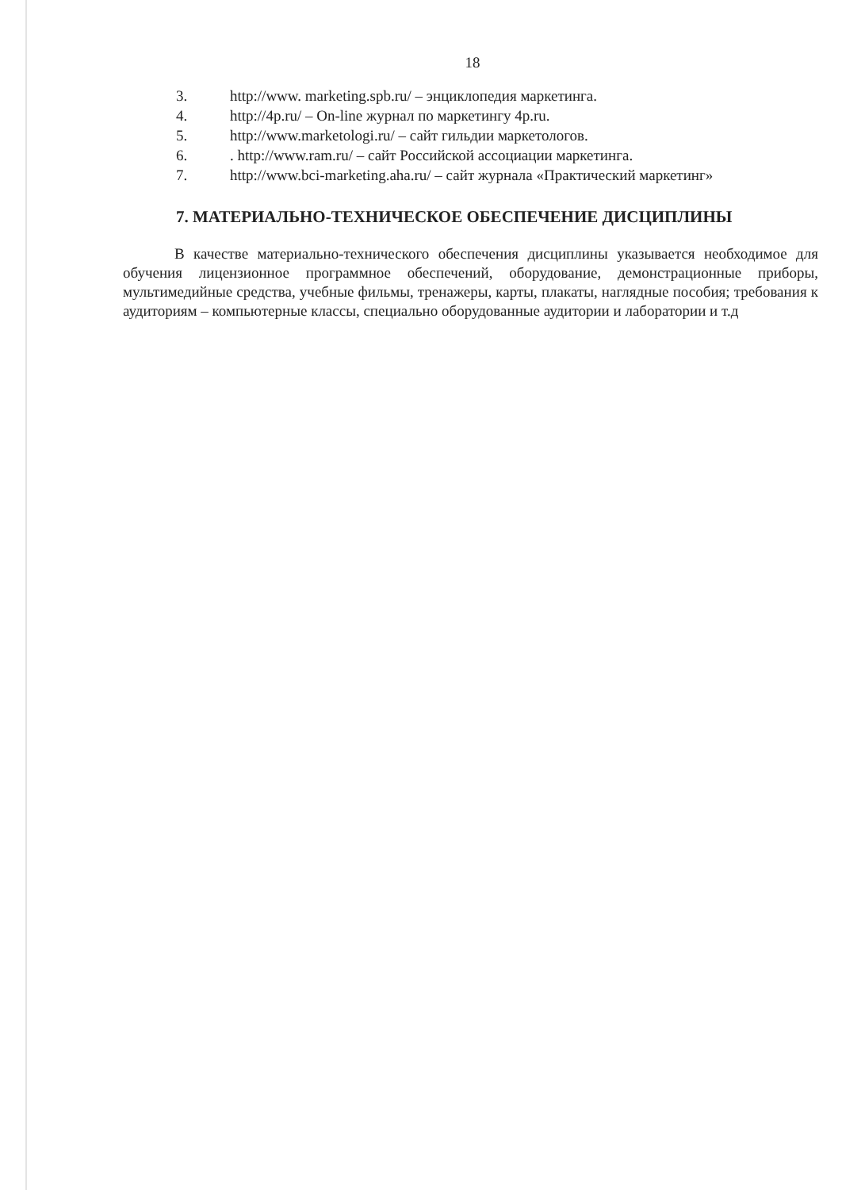18
3. http://www. marketing.spb.ru/ – энциклопедия маркетинга.
4. http://4p.ru/ – On-line журнал по маркетингу 4p.ru.
5. http://www.marketologi.ru/ – сайт гильдии маркетологов.
6.. http://www.ram.ru/ – сайт Российской ассоциации маркетинга.
7. http://www.bci-marketing.aha.ru/ – сайт журнала «Практический маркетинг»
7. МАТЕРИАЛЬНО-ТЕХНИЧЕСКОЕ ОБЕСПЕЧЕНИЕ ДИСЦИПЛИНЫ
В качестве материально-технического обеспечения дисциплины указывается необходимое для обучения лицензионное программное обеспечений, оборудование, демонстрационные приборы, мультимедийные средства, учебные фильмы, тренажеры, карты, плакаты, наглядные пособия; требования к аудиториям – компьютерные классы, специально оборудованные аудитории и лаборатории и т.д